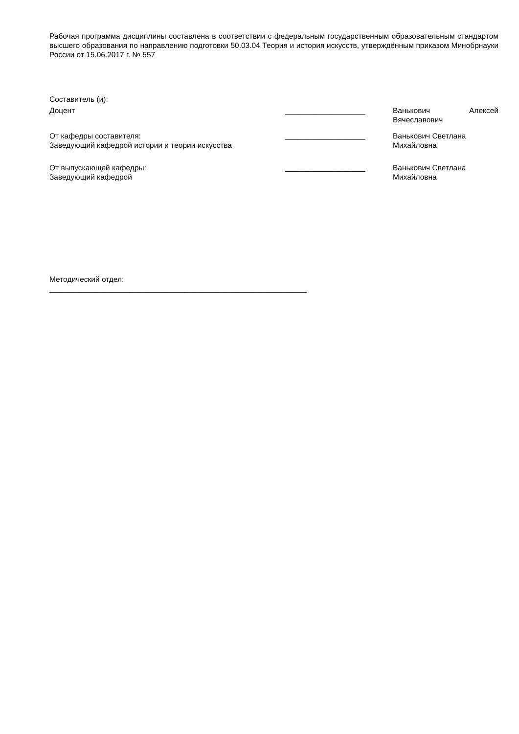Рабочая программа дисциплины составлена в соответствии с федеральным государственным образовательным стандартом высшего образования по направлению подготовки 50.03.04 Теория и история искусств, утверждённым приказом Минобрнауки России от 15.06.2017 г. № 557
Составитель (и):
Доцент ___________________ Ванькович Алексей Вячеславович
От кафедры составителя:
Заведующий кафедрой истории и теории искусства
___________________ Ванькович Светлана Михайловна
От выпускающей кафедры:
Заведующий кафедрой
___________________ Ванькович Светлана Михайловна
Методический отдел:
_____________________________________________________________